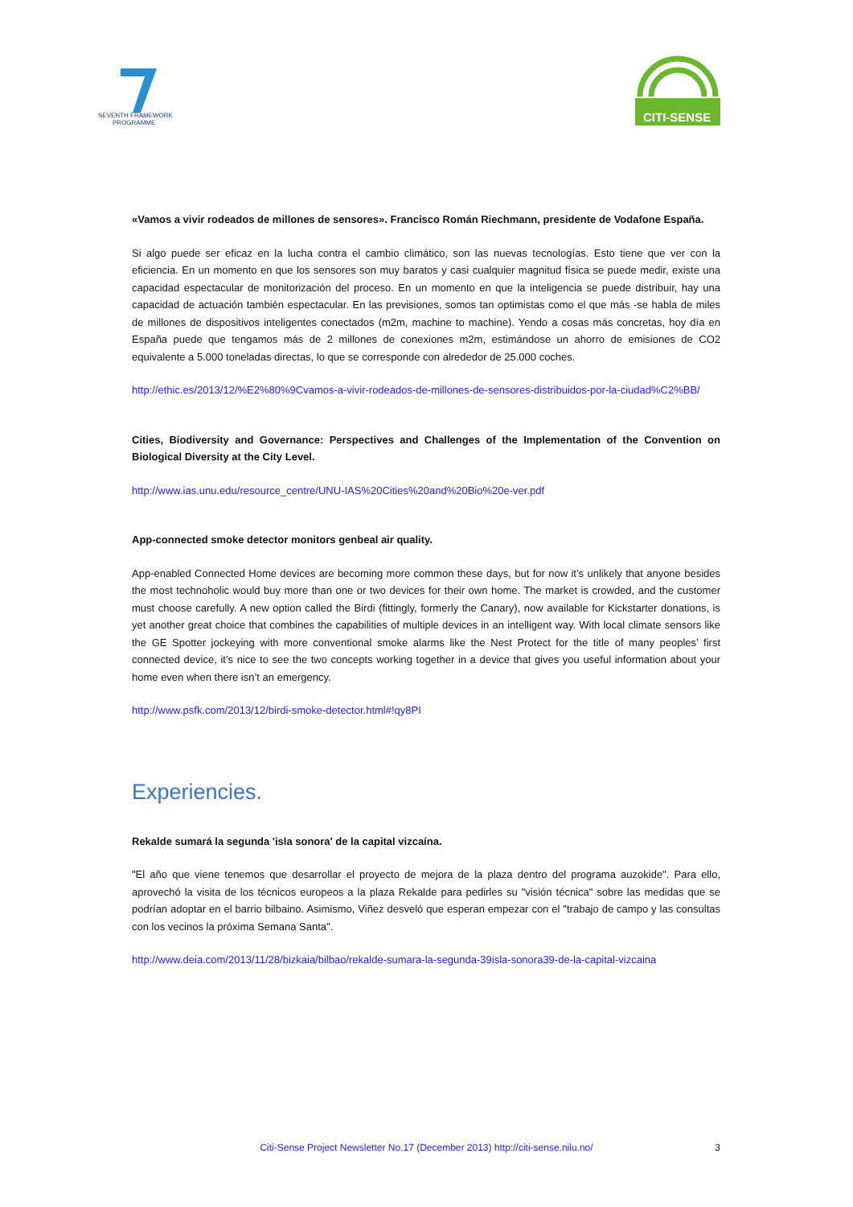SEVENTH FRAMEWORK
PROGRAMME
CITI-SENSE
«Vamos a vivir rodeados de millones de sensores». Francisco Román Riechmann, presidente de Vodafone España.
Si algo puede ser eficaz en la lucha contra el cambio climático, son las nuevas tecnologías. Esto tiene que ver con la eficiencia. En un momento en que los sensores son muy baratos y casi cualquier magnitud física se puede medir, existe una capacidad espectacular de monitorización del proceso. En un momento en que la inteligencia se puede distribuir, hay una capacidad de actuación también espectacular. En las previsiones, somos tan optimistas como el que más -se habla de miles de millones de dispositivos inteligentes conectados (m2m, machine to machine). Yendo a cosas más concretas, hoy día en España puede que tengamos más de 2 millones de conexiones m2m, estimándose un ahorro de emisiones de CO2 equivalente a 5.000 toneladas directas, lo que se corresponde con alrededor de 25.000 coches.
http://ethic.es/2013/12/%E2%80%9Cvamos-a-vivir-rodeados-de-millones-de-sensores-distribuidos-por-la-ciudad%C2%BB/
Cities, Biodiversity and Governance: Perspectives and Challenges of the Implementation of the Convention on Biological Diversity at the City Level.
http://www.ias.unu.edu/resource_centre/UNU-IAS%20Cities%20and%20Bio%20e-ver.pdf
App-connected smoke detector monitors genbeal air quality.
App-enabled Connected Home devices are becoming more common these days, but for now it’s unlikely that anyone besides the most technoholic would buy more than one or two devices for their own home. The market is crowded, and the customer must choose carefully. A new option called the Birdi (fittingly, formerly the Canary), now available for Kickstarter donations, is yet another great choice that combines the capabilities of multiple devices in an intelligent way. With local climate sensors like the GE Spotter jockeying with more conventional smoke alarms like the Nest Protect for the title of many peoples’ first connected device, it’s nice to see the two concepts working together in a device that gives you useful information about your home even when there isn’t an emergency.
http://www.psfk.com/2013/12/birdi-smoke-detector.html#!qy8PI
Experiencies.
Rekalde sumará la segunda 'isla sonora' de la capital vizcaína.
"El año que viene tenemos que desarrollar el proyecto de mejora de la plaza dentro del programa auzokide". Para ello, aprovechó la visita de los técnicos europeos a la plaza Rekalde para pedirles su "visión técnica" sobre las medidas que se podrían adoptar en el barrio bilbaino. Asimismo, Viñez desveló que esperan empezar con el "trabajo de campo y las consultas con los vecinos la próxima Semana Santa".
http://www.deia.com/2013/11/28/bizkaia/bilbao/rekalde-sumara-la-segunda-39isla-sonora39-de-la-capital-vizcaina
Citi-Sense Project Newsletter No.17 (December 2013) http://citi-sense.nilu.no/ 3